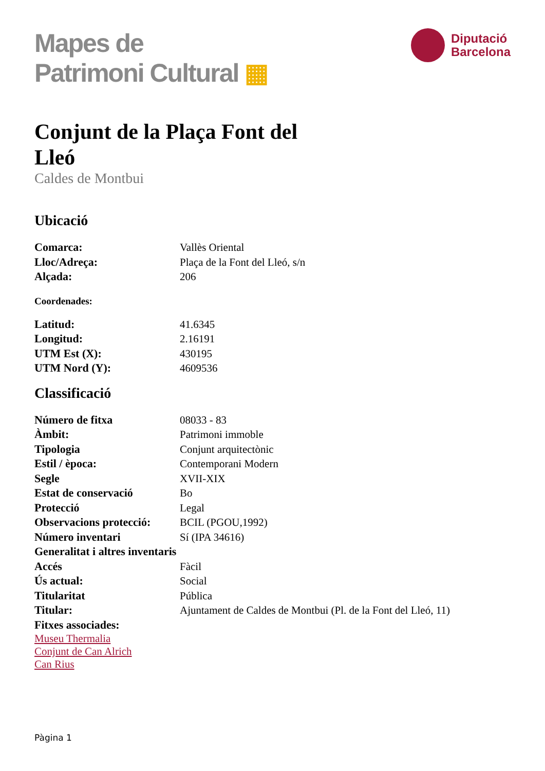Mapes de
Patrimoni Cultural ▦
Diputació
Barcelona
Conjunt de la Plaça Font del Lleó
Caldes de Montbui
Ubicació
| Comarca: | Vallès Oriental |
| Lloc/Adreça: | Plaça de la Font del Lleó, s/n |
| Alçada: | 206 |
Coordenades:
| Latitud: | 41.6345 |
| Longitud: | 2.16191 |
| UTM Est (X): | 430195 |
| UTM Nord (Y): | 4609536 |
Classificació
| Número de fitxa | 08033 - 83 |
| Àmbit: | Patrimoni immoble |
| Tipologia | Conjunt arquitectònic |
| Estil / època: | Contemporani Modern |
| Segle | XVII-XIX |
| Estat de conservació | Bo |
| Protecció | Legal |
| Observacions protecció: | BCIL (PGOU,1992) |
| Número inventari | Sí (IPA 34616) |
| Generalitat i altres inventaris | |
| Accés | Fàcil |
| Ús actual: | Social |
| Titularitat | Pública |
| Titular: | Ajuntament de Caldes de Montbui (Pl. de la Font del Lleó, 11) |
| Fitxes associades: | |
Museu Thermalia
Conjunt de Can Alrich
Can Rius
Pàgina 1